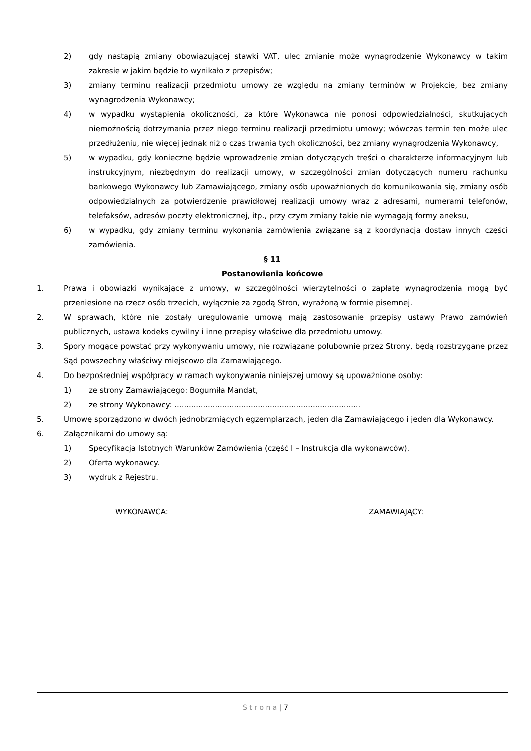2) gdy nastąpią zmiany obowiązującej stawki VAT, ulec zmianie może wynagrodzenie Wykonawcy w takim zakresie w jakim będzie to wynikało z przepisów;
3) zmiany terminu realizacji przedmiotu umowy ze względu na zmiany terminów w Projekcie, bez zmiany wynagrodzenia Wykonawcy;
4) w wypadku wystąpienia okoliczności, za które Wykonawca nie ponosi odpowiedzialności, skutkujących niemożnością dotrzymania przez niego terminu realizacji przedmiotu umowy; wówczas termin ten może ulec przedłużeniu, nie więcej jednak niż o czas trwania tych okoliczności, bez zmiany wynagrodzenia Wykonawcy,
5) w wypadku, gdy konieczne będzie wprowadzenie zmian dotyczących treści o charakterze informacyjnym lub instrukcyjnym, niezbędnym do realizacji umowy, w szczególności zmian dotyczących numeru rachunku bankowego Wykonawcy lub Zamawiającego, zmiany osób upoważnionych do komunikowania się, zmiany osób odpowiedzialnych za potwierdzenie prawidłowej realizacji umowy wraz z adresami, numerami telefonów, telefaksów, adresów poczty elektronicznej, itp., przy czym zmiany takie nie wymagają formy aneksu,
6) w wypadku, gdy zmiany terminu wykonania zamówienia związane są z koordynacja dostaw innych części zamówienia.
§ 11
Postanowienia końcowe
1. Prawa i obowiązki wynikające z umowy, w szczególności wierzytelności o zapłatę wynagrodzenia mogą być przeniesione na rzecz osób trzecich, wyłącznie za zgodą Stron, wyrażoną w formie pisemnej.
2. W sprawach, które nie zostały uregulowanie umową mają zastosowanie przepisy ustawy Prawo zamówień publicznych, ustawa kodeks cywilny i inne przepisy właściwe dla przedmiotu umowy.
3. Spory mogące powstać przy wykonywaniu umowy, nie rozwiązane polubownie przez Strony, będą rozstrzygane przez Sąd powszechny właściwy miejscowo dla Zamawiającego.
4. Do bezpośredniej współpracy w ramach wykonywania niniejszej umowy są upoważnione osoby:
1) ze strony Zamawiającego: Bogumiła Mandat,
2) ze strony Wykonawcy: ..............................................................................
5. Umowę sporządzono w dwóch jednobrzmiących egzemplarzach, jeden dla Zamawiającego i jeden dla Wykonawcy.
6. Załącznikami do umowy są:
1) Specyfikacja Istotnych Warunków Zamówienia (część I – Instrukcja dla wykonawców).
2) Oferta wykonawcy.
3) wydruk z Rejestru.
WYKONAWCA: ZAMAWIAJĄCY:
S t r o n a | 7